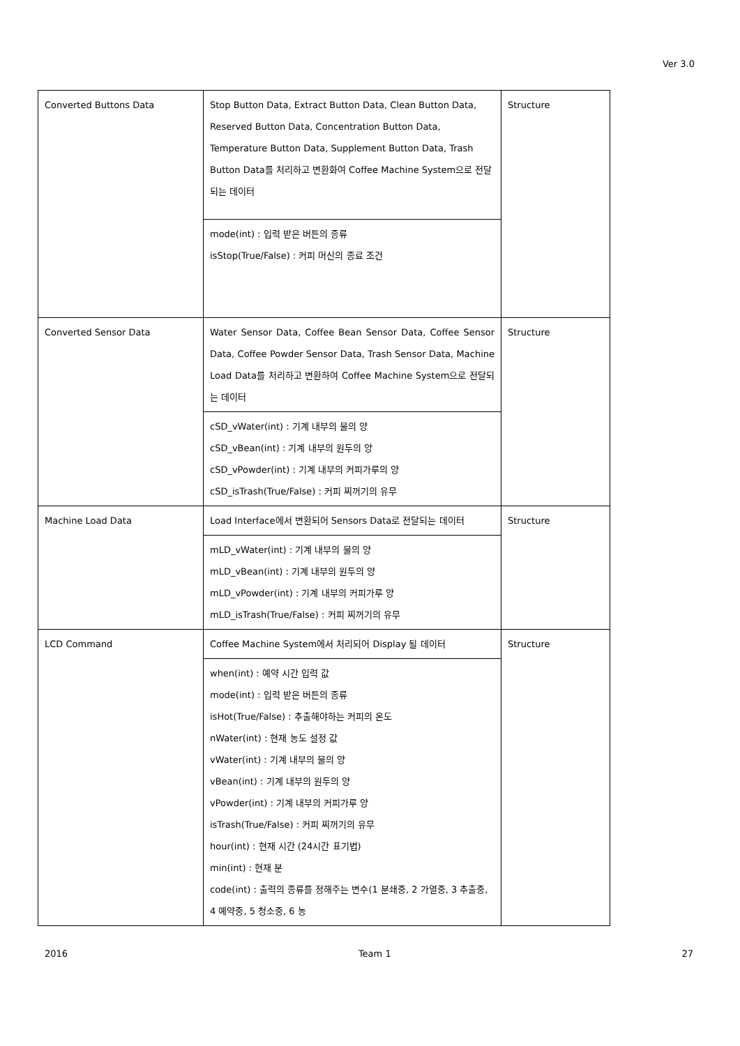Ver 3.0
| Converted Buttons Data | Stop Button Data, Extract Button Data, Clean Button Data, Reserved Button Data, Concentration Button Data, Temperature Button Data, Supplement Button Data, Trash Button Data를 처리하고 변환화여 Coffee Machine System으로 전달되는 데이터 | Structure |
| | mode(int) : 입력 받은 버튼의 종류 isStop(True/False) : 커피 머신의 종료 조건 | |
| Converted Sensor Data | Water Sensor Data, Coffee Bean Sensor Data, Coffee Sensor Data, Coffee Powder Sensor Data, Trash Sensor Data, Machine Load Data를 처리하고 변환하여 Coffee Machine System으로 전달되는 데이터 | Structure |
| | cSD_vWater(int) : 기계 내부의 물의 양 cSD_vBean(int) : 기계 내부의 원두의 양 cSD_vPowder(int) : 기계 내부의 커피가루의 양 cSD_isTrash(True/False) : 커피 찌꺼기의 유무 | |
| Machine Load Data | Load Interface에서 변환되어 Sensors Data로 전달되는 데이터 | Structure |
| | mLD_vWater(int) : 기계 내부의 물의 양 mLD_vBean(int) : 기계 내부의 원두의 양 mLD_vPowder(int) : 기계 내부의 커피가루 양 mLD_isTrash(True/False) : 커피 찌꺼기의 유무 | |
| LCD Command | Coffee Machine System에서 처리되어 Display 될 데이터 | Structure |
| | when(int) : 예약 시간 입력 값 mode(int) : 입력 받은 버튼의 종류 isHot(True/False) : 추출해야하는 커피의 온도 nWater(int) : 현재 농도 설정 값 vWater(int) : 기계 내부의 물의 양 vBean(int) : 기계 내부의 원두의 양 vPowder(int) : 기계 내부의 커피가루 양 isTrash(True/False) : 커피 찌꺼기의 유무 hour(int) : 현재 시간 (24시간 표기법) min(int) : 현재 분 code(int) : 출력의 종류를 정해주는 변수(1 분쇄중, 2 가열중, 3 추출중, 4 예약중, 5 청소중, 6 농 | |
2016 Team 1 27